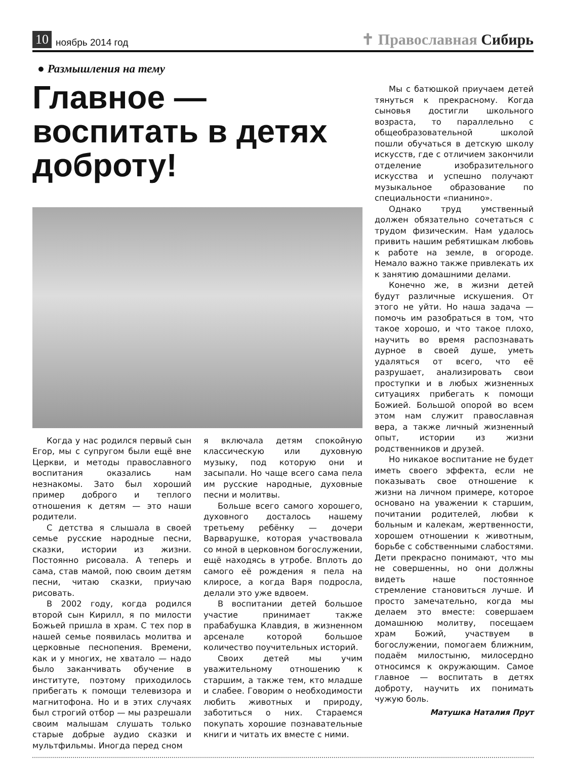10 ноябрь 2014 год ✝ Православная Сибирь
● Размышления на тему
Главное — воспитать в детях доброту!
Когда у нас родился первый сын Егор, мы с супругом были ещё вне Церкви, и методы православного воспитания оказались нам незнакомы. Зато был хороший пример доброго и теплого отношения к детям — это наши родители.
С детства я слышала в своей семье русские народные песни, сказки, истории из жизни. Постоянно рисовала. А теперь и сама, став мамой, пою своим детям песни, читаю сказки, приучаю рисовать.
В 2002 году, когда родился второй сын Кирилл, я по милости Божьей пришла в храм. С тех пор в нашей семье появилась молитва и церковные песнопения. Времени, как и у многих, не хватало — надо было заканчивать обучение в институте, поэтому приходилось прибегать к помощи телевизора и магнитофона. Но и в этих случаях был строгий отбор — мы разрешали своим малышам слушать только старые добрые аудио сказки и мультфильмы. Иногда перед сном
я включала детям спокойную классическую или духовную музыку, под которую они и засыпали. Но чаще всего сама пела им русские народные, духовные песни и молитвы.
Больше всего самого хорошего, духовного досталось нашему третьему ребёнку — дочери Варварушке, которая участвовала со мной в церковном богослужении, ещё находясь в утробе. Вплоть до самого её рождения я пела на клиросе, а когда Варя подросла, делали это уже вдвоем.
В воспитании детей большое участие принимает также прабабушка Клавдия, в жизненном арсенале которой большое количество поучительных историй.
Своих детей мы учим уважительному отношению к старшим, а также тем, кто младше и слабее. Говорим о необходимости любить животных и природу, заботиться о них. Стараемся покупать хорошие познавательные книги и читать их вместе с ними.
Мы с батюшкой приучаем детей тянуться к прекрасному. Когда сыновья достигли школьного возраста, то параллельно с общеобразовательной школой пошли обучаться в детскую школу искусств, где с отличием закончили отделение изобразительного искусства и успешно получают музыкальное образование по специальности «пианино».
Однако труд умственный должен обязательно сочетаться с трудом физическим. Нам удалось привить нашим ребятишкам любовь к работе на земле, в огороде. Немало важно также привлекать их к занятию домашними делами.
Конечно же, в жизни детей будут различные искушения. От этого не уйти. Но наша задача — помочь им разобраться в том, что такое хорошо, и что такое плохо, научить во время распознавать дурное в своей душе, уметь удаляться от всего, что её разрушает, анализировать свои проступки и в любых жизненных ситуациях прибегать к помощи Божией. Большой опорой во всем этом нам служит православная вера, а также личный жизненный опыт, истории из жизни родственников и друзей.
Но никакое воспитание не будет иметь своего эффекта, если не показывать свое отношение к жизни на личном примере, которое основано на уважении к старшим, почитании родителей, любви к больным и калекам, жертвенности, хорошем отношении к животным, борьбе с собственными слабостями. Дети прекрасно понимают, что мы не совершенны, но они должны видеть наше постоянное стремление становиться лучше. И просто замечательно, когда мы делаем это вместе: совершаем домашнюю молитву, посещаем храм Божий, участвуем в богослужении, помогаем ближним, подаём милостыню, милосердно относимся к окружающим. Самое главное — воспитать в детях доброту, научить их понимать чужую боль.
Матушка Наталия Прут